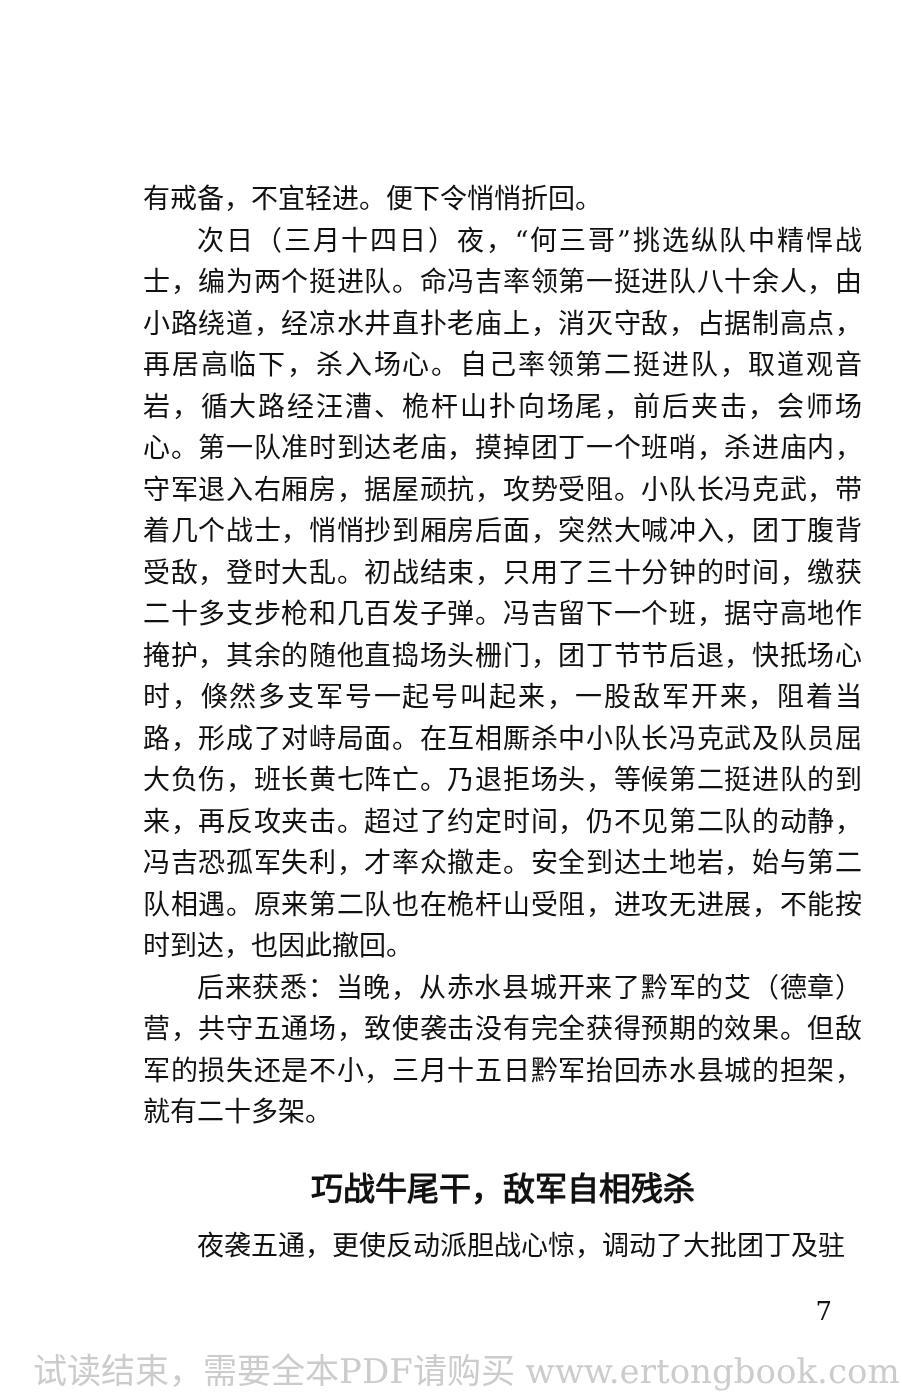有戒备，不宜轻进。便下令悄悄折回。
次日（三月十四日）夜，“何三哥”挑选纵队中精悍战士，编为两个挺进队。命冯吉率领第一挺进队八十余人，由小路绕道，经凉水井直扑老庙上，消灭守敌，占据制高点，再居高临下，杀入场心。自己率领第二挺进队，取道观音岩，循大路经汪漕、桅杆山扑向场尾，前后夹击，会师场心。第一队准时到达老庙，摸掉团丁一个班哨，杀进庙内，守军退入右厢房，据屋顽抗，攻势受阻。小队长冯克武，带着几个战士，悄悄抄到厢房后面，突然大喊冲入，团丁腹背受敌，登时大乱。初战结束，只用了三十分钟的时间，缴获二十多支步枪和几百发子弹。冯吉留下一个班，据守高地作掩护，其余的随他直捣场头栅门，团丁节节后退，快抵场心时，倏然多支军号一起号叫起来，一股敌军开来，阻着当路，形成了对峙局面。在互相厮杀中小队长冯克武及队员屈大负伤，班长黄七阵亡。乃退拒场头，等候第二挺进队的到来，再反攻夹击。超过了约定时间，仍不见第二队的动静，冯吉恐孤军失利，才率众撤走。安全到达土地岩，始与第二队相遇。原来第二队也在桅杆山受阻，进攻无进展，不能按时到达，也因此撤回。
后来获悉：当晚，从赤水县城开来了黔军的艾（德章）营，共守五通场，致使袭击没有完全获得预期的效果。但敌军的损失还是不小，三月十五日黔军抬回赤水县城的担架，就有二十多架。
巧战牛尾干，敌军自相残杀
夜袭五通，更使反动派胆战心惊，调动了大批团丁及驻
7
试读结束，需要全本PDF请购买 www.ertongbook.com